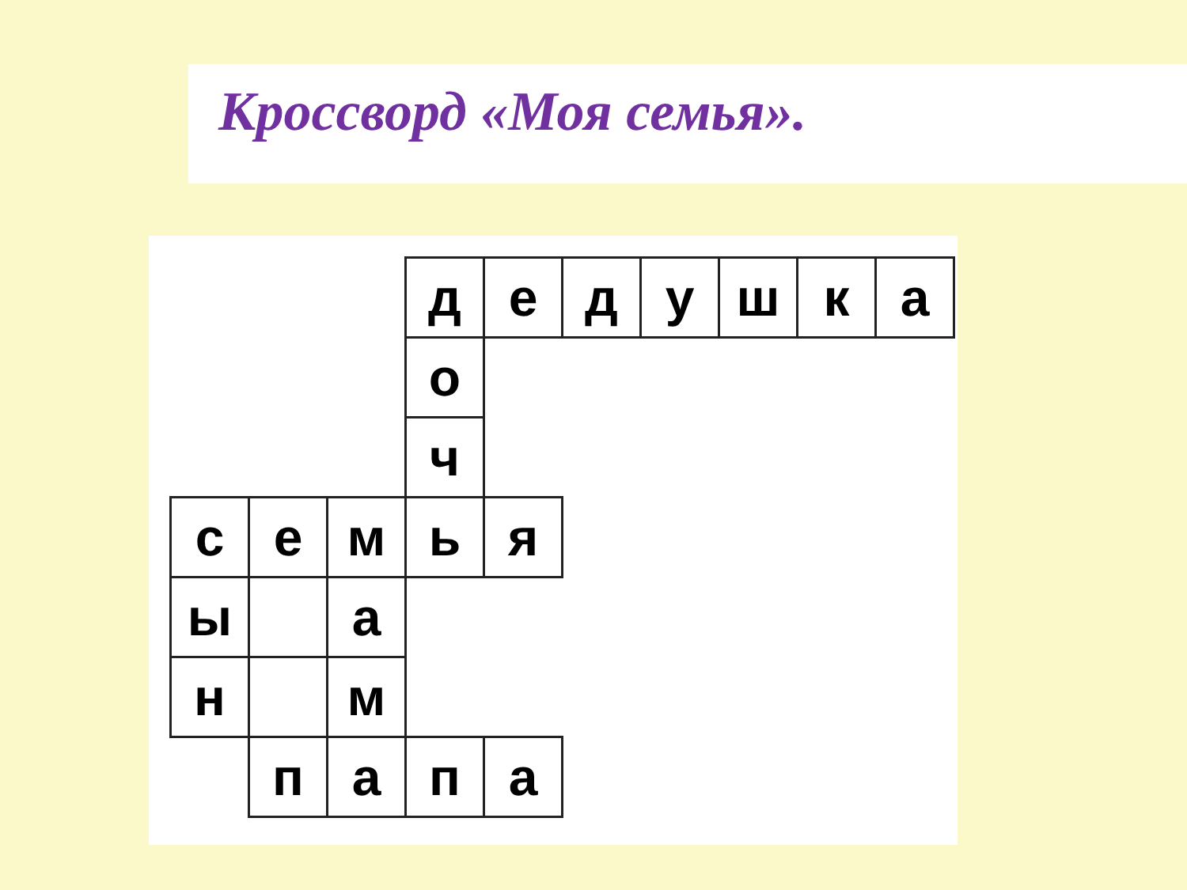Кроссворд «Моя семья».
| | | | д | е | д | у | ш | к | а |
| | | | о | | | | | | |
| | | | ч | | | | | | |
| с | е | м | ь | я | | | | | |
| ы | | а | | | | | | | |
| н | | м | | | | | | | |
| | п | а | п | а | | | | | |